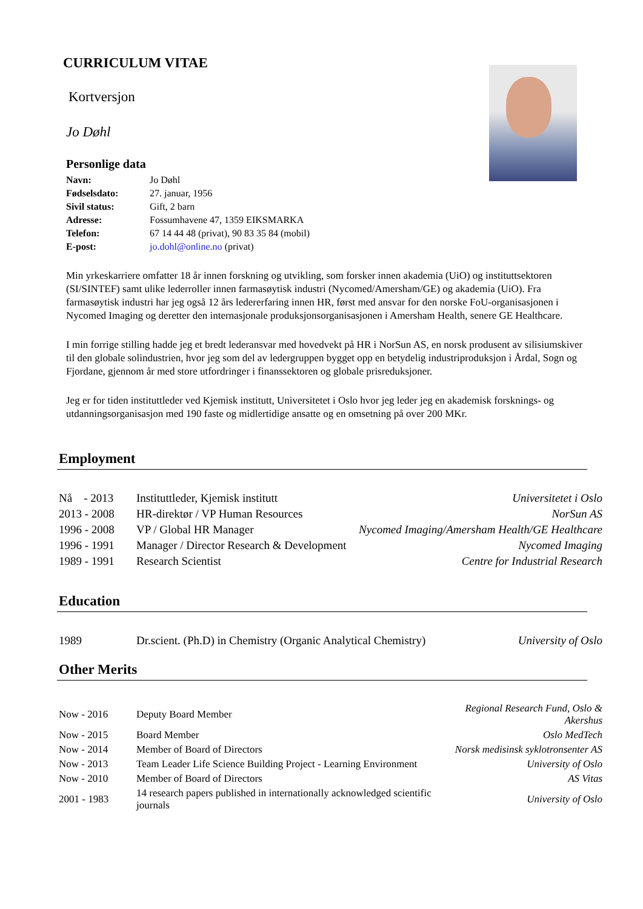CURRICULUM VITAE
Kortversjon
Jo Døhl
Personlige data
| Navn: | Jo Døhl |
| Fødselsdato: | 27. januar, 1956 |
| Sivil status: | Gift, 2 barn |
| Adresse: | Fossumhavene 47, 1359 EIKSMARKA |
| Telefon: | 67 14 44 48 (privat), 90 83 35 84 (mobil) |
| E-post: | jo.dohl@online.no (privat) |
Min yrkeskarriere omfatter 18 år innen forskning og utvikling, som forsker innen akademia (UiO) og instituttsektoren (SI/SINTEF) samt ulike lederroller innen farmasøytisk industri (Nycomed/Amersham/GE) og akademia (UiO). Fra farmasøytisk industri har jeg også 12 års ledererfaring innen HR, først med ansvar for den norske FoU-organisasjonen i Nycomed Imaging og deretter den internasjonale produksjonsorganisasjonen i Amersham Health, senere GE Healthcare.
I min forrige stilling hadde jeg et bredt lederansvar med hovedvekt på HR i NorSun AS, en norsk produsent av silisiumskiver til den globale solindustrien, hvor jeg som del av ledergruppen bygget opp en betydelig industriproduksjon i Årdal, Sogn og Fjordane, gjennom år med store utfordringer i finanssektoren og globale prisreduksjoner.
Jeg er for tiden instituttleder ved Kjemisk institutt, Universitetet i Oslo hvor jeg leder jeg en akademisk forsknings- og utdanningsorganisasjon med 190 faste og midlertidige ansatte og en omsetning på over 200 MKr.
Employment
| Nå - 2013 | Instituttleder, Kjemisk institutt | Universitetet i Oslo |
| 2013 - 2008 | HR-direktør / VP Human Resources | NorSun AS |
| 1996 - 2008 | VP / Global HR Manager | Nycomed Imaging/Amersham Health/GE Healthcare |
| 1996 - 1991 | Manager / Director Research & Development | Nycomed Imaging |
| 1989 - 1991 | Research Scientist | Centre for Industrial Research |
Education
| 1989 | Dr.scient. (Ph.D) in Chemistry (Organic Analytical Chemistry) | University of Oslo |
Other Merits
| Now - 2016 | Deputy Board Member | Regional Research Fund, Oslo & Akershus |
| Now - 2015 | Board Member | Oslo MedTech |
| Now - 2014 | Member of Board of Directors | Norsk medisinsk syklotronsenter AS |
| Now - 2013 | Team Leader Life Science Building Project - Learning Environment | University of Oslo |
| Now - 2010 | Member of Board of Directors | AS Vitas |
| 2001 - 1983 | 14 research papers published in internationally acknowledged scientific journals | University of Oslo |